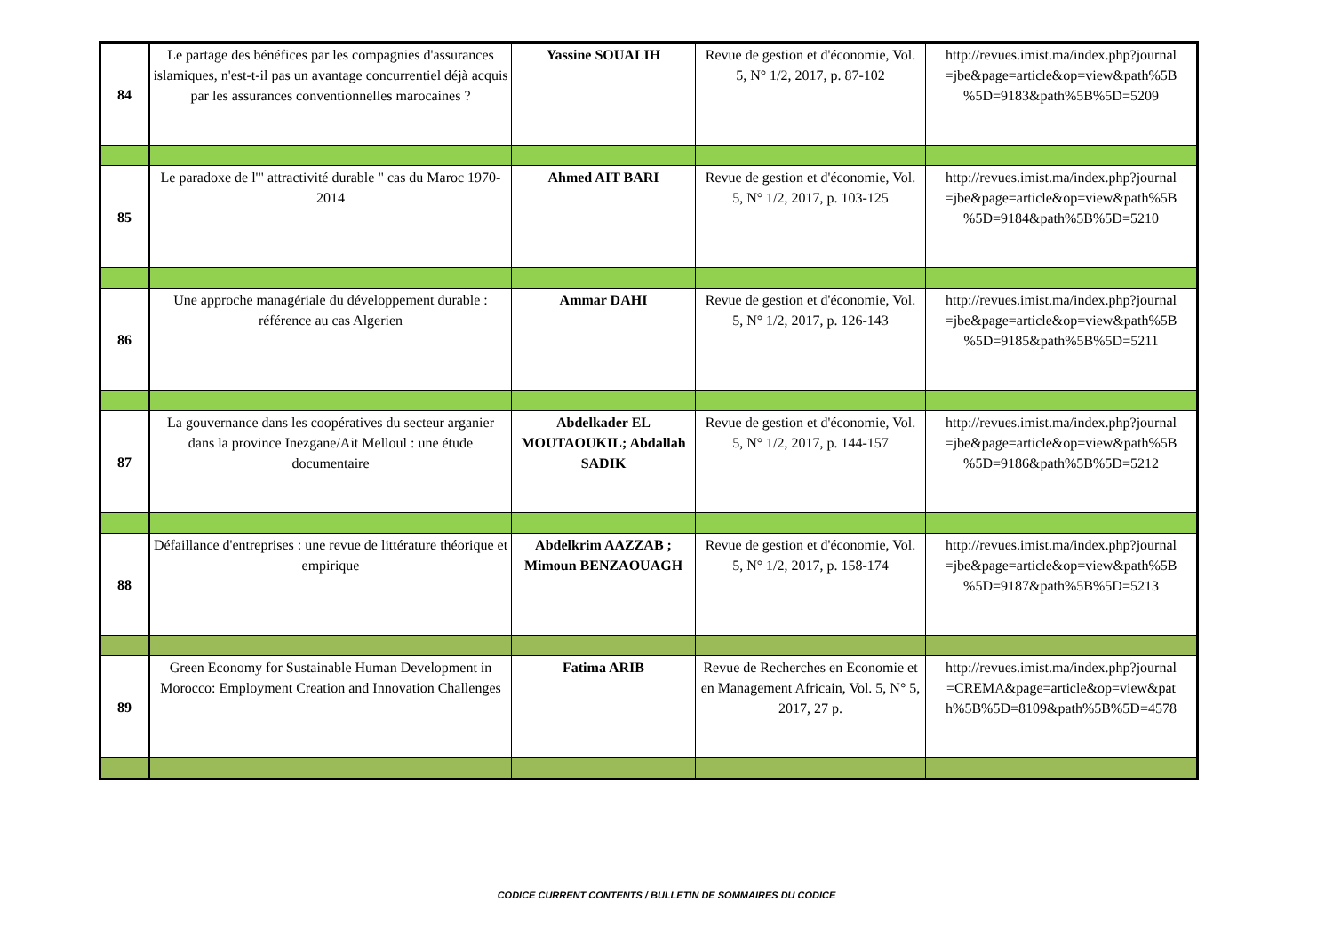| 84 | Le partage des bénéfices par les compagnies d'assurances islamiques, n'est-t-il pas un avantage concurrentiel déjà acquis par les assurances conventionnelles marocaines ? | Yassine SOUALIH | Revue de gestion et d'économie, Vol. 5, N° 1/2, 2017, p. 87-102 | http://revues.imist.ma/index.php?journal =jbe&page=article&op=view&path%5B %5D=9183&path%5B%5D=5209 |
| 85 | Le paradoxe de l'" attractivité durable " cas du Maroc 1970-2014 | Ahmed AIT BARI | Revue de gestion et d'économie, Vol. 5, N° 1/2, 2017, p. 103-125 | http://revues.imist.ma/index.php?journal =jbe&page=article&op=view&path%5B %5D=9184&path%5B%5D=5210 |
| 86 | Une approche managériale du développement durable : référence au cas Algerien | Ammar DAHI | Revue de gestion et d'économie, Vol. 5, N° 1/2, 2017, p. 126-143 | http://revues.imist.ma/index.php?journal =jbe&page=article&op=view&path%5B %5D=9185&path%5B%5D=5211 |
| 87 | La gouvernance dans les coopératives du secteur arganier dans la province Inezgane/Ait Melloul : une étude documentaire | Abdelkader EL MOUTAOUKIL; Abdallah SADIK | Revue de gestion et d'économie, Vol. 5, N° 1/2, 2017, p. 144-157 | http://revues.imist.ma/index.php?journal =jbe&page=article&op=view&path%5B %5D=9186&path%5B%5D=5212 |
| 88 | Défaillance d'entreprises : une revue de littérature théorique et empirique | Abdelkrim AAZZAB ; Mimoun BENZAOUAGH | Revue de gestion et d'économie, Vol. 5, N° 1/2, 2017, p. 158-174 | http://revues.imist.ma/index.php?journal =jbe&page=article&op=view&path%5B %5D=9187&path%5B%5D=5213 |
| 89 | Green Economy for Sustainable Human Development in Morocco: Employment Creation and Innovation Challenges | Fatima ARIB | Revue de Recherches en Economie et en Management Africain, Vol. 5, N° 5, 2017, 27 p. | http://revues.imist.ma/index.php?journal =CREMA&page=article&op=view&pat h%5B%5D=8109&path%5B%5D=4578 |
CODICE CURRENT CONTENTS / BULLETIN DE SOMMAIRES DU CODICE